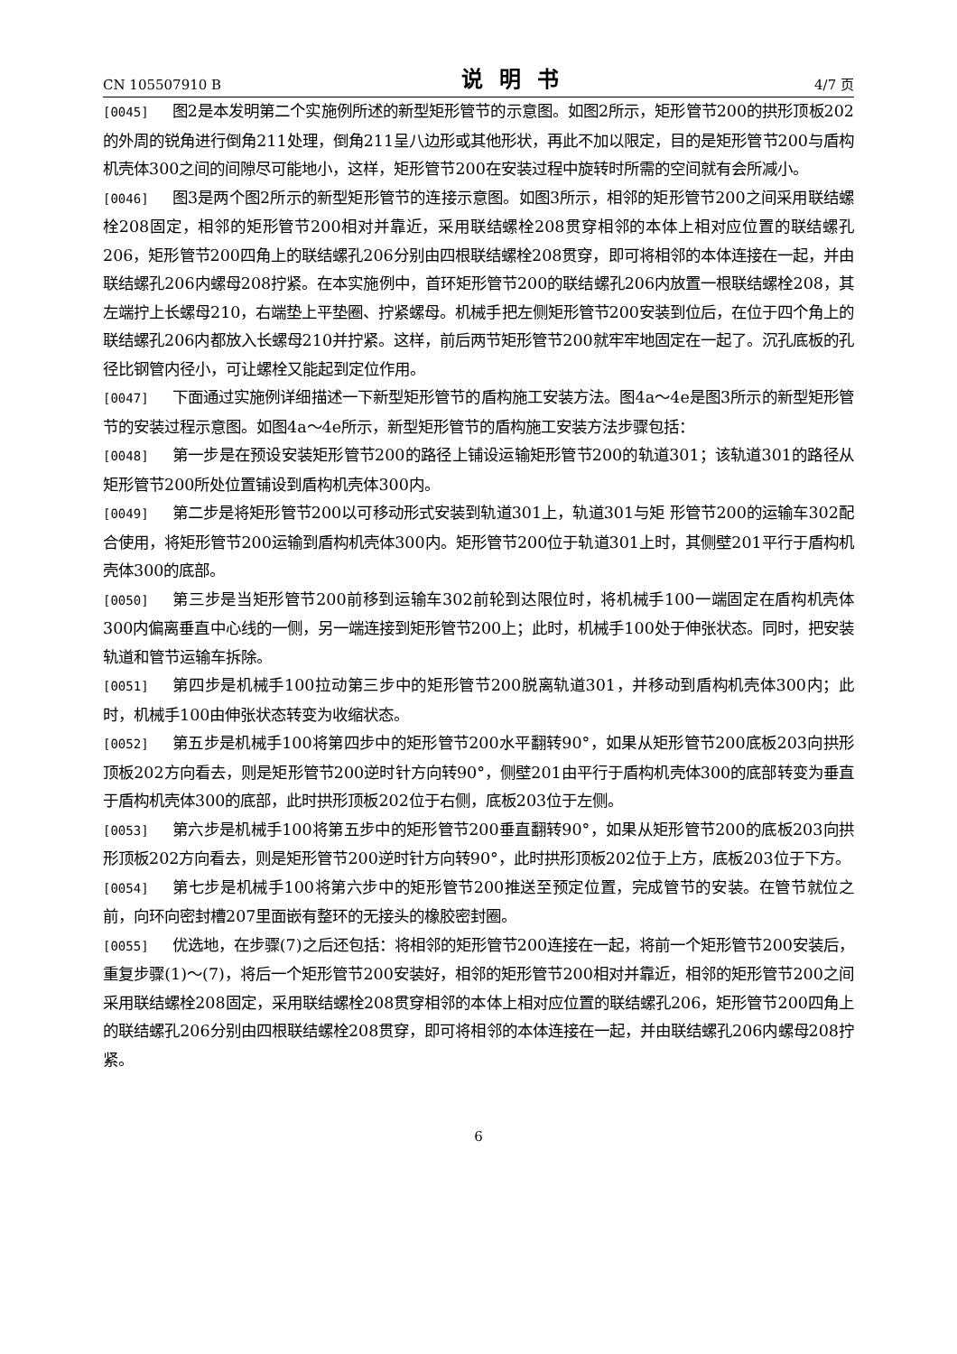CN 105507910 B 说明书 4/7 页
[0045] 图2是本发明第二个实施例所述的新型矩形管节的示意图。如图2所示，矩形管节200的拱形顶板202的外周的锐角进行倒角211处理，倒角211呈八边形或其他形状，再此不加以限定，目的是矩形管节200与盾构机壳体300之间的间隙尽可能地小，这样，矩形管节200在安装过程中旋转时所需的空间就有会所减小。
[0046] 图3是两个图2所示的新型矩形管节的连接示意图。如图3所示，相邻的矩形管节200之间采用联结螺栓208固定，相邻的矩形管节200相对并靠近，采用联结螺栓208贯穿相邻的本体上相对应位置的联结螺孔206，矩形管节200四角上的联结螺孔206分别由四根联结螺栓208贯穿，即可将相邻的本体连接在一起，并由联结螺孔206内螺母208拧紧。在本实施例中，首环矩形管节200的联结螺孔206内放置一根联结螺栓208，其左端拧上长螺母210，右端垫上平垫圈、拧紧螺母。机械手把左侧矩形管节200安装到位后，在位于四个角上的联结螺孔206内都放入长螺母210并拧紧。这样，前后两节矩形管节200就牢牢地固定在一起了。沉孔底板的孔径比钢管内径小，可让螺栓又能起到定位作用。
[0047] 下面通过实施例详细描述一下新型矩形管节的盾构施工安装方法。图4a～4e是图3所示的新型矩形管节的安装过程示意图。如图4a～4e所示，新型矩形管节的盾构施工安装方法步骤包括：
[0048] 第一步是在预设安装矩形管节200的路径上铺设运输矩形管节200的轨道301；该轨道301的路径从矩形管节200所处位置铺设到盾构机壳体300内。
[0049] 第二步是将矩形管节200以可移动形式安装到轨道301上，轨道301与矩 形管节200的运输车302配合使用，将矩形管节200运输到盾构机壳体300内。矩形管节200位于轨道301上时，其侧壁201平行于盾构机壳体300的底部。
[0050] 第三步是当矩形管节200前移到运输车302前轮到达限位时，将机械手100一端固定在盾构机壳体300内偏离垂直中心线的一侧，另一端连接到矩形管节200上；此时，机械手100处于伸张状态。同时，把安装轨道和管节运输车拆除。
[0051] 第四步是机械手100拉动第三步中的矩形管节200脱离轨道301，并移动到盾构机壳体300内；此时，机械手100由伸张状态转变为收缩状态。
[0052] 第五步是机械手100将第四步中的矩形管节200水平翻转90°，如果从矩形管节200底板203向拱形顶板202方向看去，则是矩形管节200逆时针方向转90°，侧壁201由平行于盾构机壳体300的底部转变为垂直于盾构机壳体300的底部，此时拱形顶板202位于右侧，底板203位于左侧。
[0053] 第六步是机械手100将第五步中的矩形管节200垂直翻转90°，如果从矩形管节200的底板203向拱形顶板202方向看去，则是矩形管节200逆时针方向转90°，此时拱形顶板202位于上方，底板203位于下方。
[0054] 第七步是机械手100将第六步中的矩形管节200推送至预定位置，完成管节的安装。在管节就位之前，向环向密封槽207里面嵌有整环的无接头的橡胶密封圈。
[0055] 优选地，在步骤(7)之后还包括：将相邻的矩形管节200连接在一起，将前一个矩形管节200安装后，重复步骤(1)～(7)，将后一个矩形管节200安装好，相邻的矩形管节200相对并靠近，相邻的矩形管节200之间采用联结螺栓208固定，采用联结螺栓208贯穿相邻的本体上相对应位置的联结螺孔206，矩形管节200四角上的联结螺孔206分别由四根联结螺栓208贯穿，即可将相邻的本体连接在一起，并由联结螺孔206内螺母208拧紧。
6